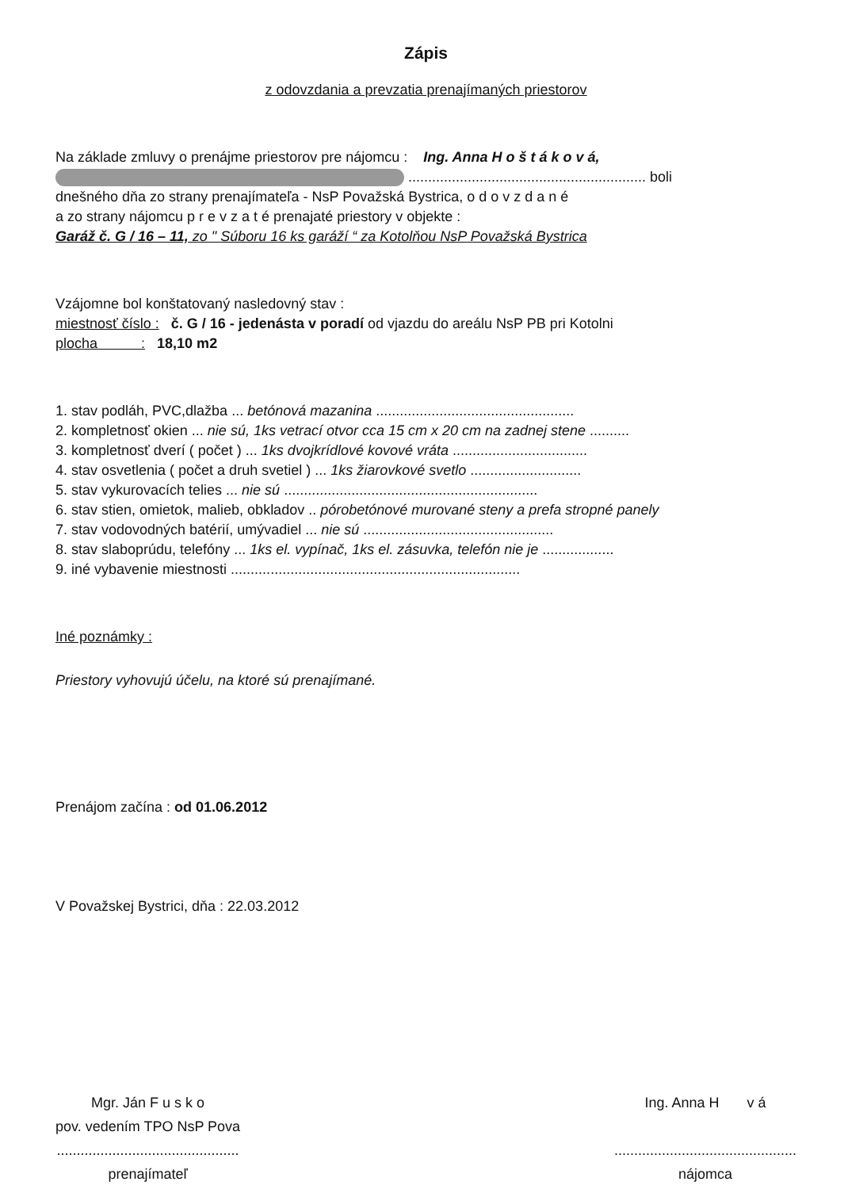Zápis
z odovzdania a prevzatia prenajímaných priestorov
Na základe zmluvy o prenájme priestorov pre nájomcu : Ing. Anna H o š t á k o v á,
............................................................ boli
dnešného dňa zo strany prenajímateľa - NsP Považská Bystrica, o d o v z d a n é
a zo strany nájomcu p r e v z a t é prenajaté priestory v objekte :
Garáž č. G / 16 – 11, zo " Súboru 16 ks garáží “ za Kotolňou NsP Považská Bystrica
Vzájomne bol konštatovaný nasledovný stav :
miestnosť číslo : č. G / 16 - jedenásta v poradí od vjazdu do areálu NsP PB pri Kotolni
plocha : 18,10 m2
1. stav podláh, PVC,dlažba ... betónová mazanina ..................................................
2. kompletnosť okien ... nie sú, 1ks vetrací otvor cca 15 cm x 20 cm na zadnej stene ..........
3. kompletnosť dverí ( počet ) ... 1ks dvojkrídlové kovové vráta ..................................
4. stav osvetlenia ( počet a druh svetiel ) ... 1ks žiarovkové svetlo ............................
5. stav vykurovacích telies ... nie sú ................................................................
6. stav stien, omietok, malieb, obkladov .. pórobetónové murované steny a prefa stropné panely
7. stav vodovodných batérií, umývadiel ... nie sú ................................................
8. stav slaboprúdu, telefóny ... 1ks el. vypínač, 1ks el. zásuvka, telefón nie je ..................
9. iné vybavenie miestnosti .........................................................................
Iné poznámky :
Priestory vyhovujú účelu, na ktoré sú prenajímané.
Prenájom začína : od 01.06.2012
V Považskej Bystrici, dňa : 22.03.2012
Mgr. Ján F u s k o
pov. vedením TPO NsP Pova
..............................................
prenajímateľ
Ing. Anna H v á
..............................................
nájomca